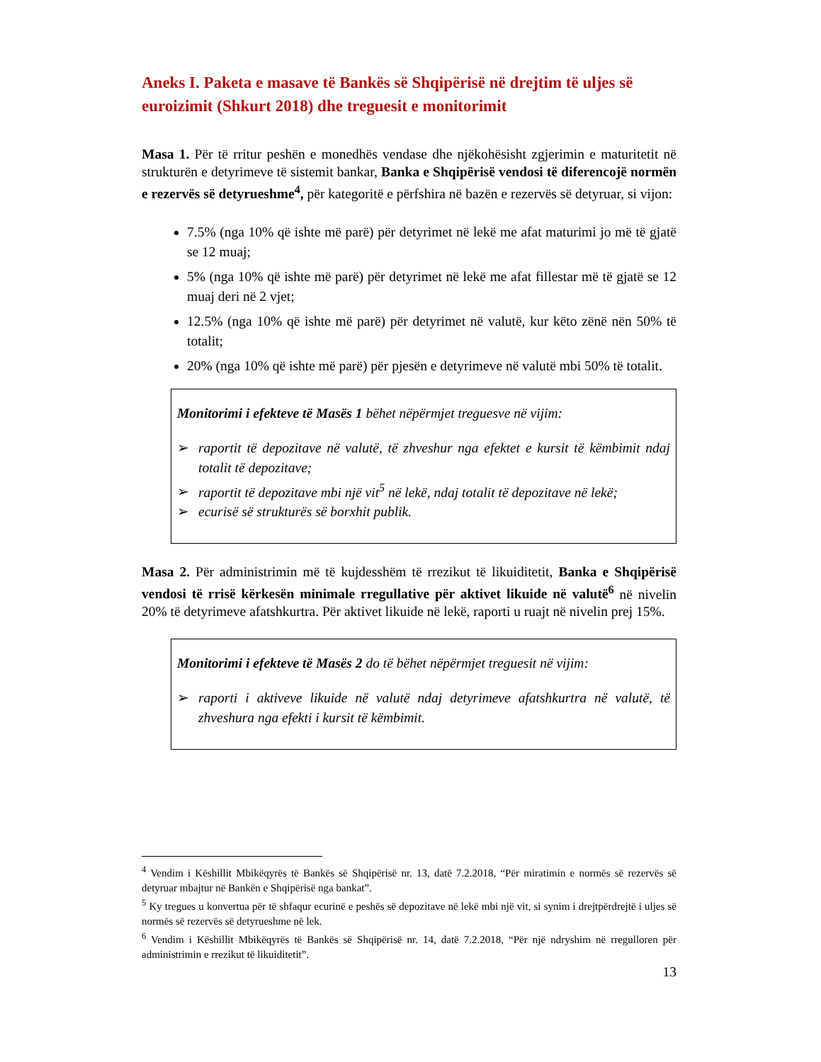Aneks I. Paketa e masave të Bankës së Shqipërisë në drejtim të uljes së euroizimit (Shkurt 2018) dhe treguesit e monitorimit
Masa 1. Për të rritur peshën e monedhës vendase dhe njëkohësisht zgjerimin e maturitetit në strukturën e detyrimeve të sistemit bankar, Banka e Shqipërisë vendosi të diferencojë normën e rezervës së detyrueshme<sup>4</sup>, për kategoritë e përfshira në bazën e rezervës së detyruar, si vijon:
7.5% (nga 10% që ishte më parë) për detyrimet në lekë me afat maturimi jo më të gjatë se 12 muaj;
5% (nga 10% që ishte më parë) për detyrimet në lekë me afat fillestar më të gjatë se 12 muaj deri në 2 vjet;
12.5% (nga 10% që ishte më parë) për detyrimet në valutë, kur këto zënë nën 50% të totalit;
20% (nga 10% që ishte më parë) për pjesën e detyrimeve në valutë mbi 50% të totalit.
Monitorimi i efekteve të Masës 1 bëhet nëpërmjet treguesve në vijim:
➢ raportit të depozitave në valutë, të zhveshur nga efektet e kursit të këmbimit ndaj totalit të depozitave;
➢ raportit të depozitave mbi një vit<sup>5</sup> në lekë, ndaj totalit të depozitave në lekë;
➢ ecurisë së strukturës së borxhit publik.
Masa 2. Për administrimin më të kujdesshëm të rrezikut të likuiditetit, Banka e Shqipërisë vendosi të rrisë kërkesën minimale rregullative për aktivet likuide në valutë<sup>6</sup> në nivelin 20% të detyrimeve afatshkurtra. Për aktivet likuide në lekë, raporti u ruajt në nivelin prej 15%.
Monitorimi i efekteve të Masës 2 do të bëhet nëpërmjet treguesit në vijim:
➢ raporti i aktiveve likuide në valutë ndaj detyrimeve afatshkurtra në valutë, të zhveshura nga efekti i kursit të këmbimit.
<sup>4</sup> Vendim i Këshillit Mbikëqyrës të Bankës së Shqipërisë nr. 13, datë 7.2.2018, “Për miratimin e normës së rezervës së detyruar mbajtur në Bankën e Shqipërisë nga bankat”.
<sup>5</sup> Ky tregues u konvertua për të shfaqur ecurinë e peshës së depozitave në lekë mbi një vit, si synim i drejtpërdrejtë i uljes së normës së rezervës së detyrueshme në lek.
<sup>6</sup> Vendim i Këshillit Mbikëqyrës të Bankës së Shqipërisë nr. 14, datë 7.2.2018, “Për një ndryshim në rregulloren për administrimin e rrezikut të likuiditetit”.
13